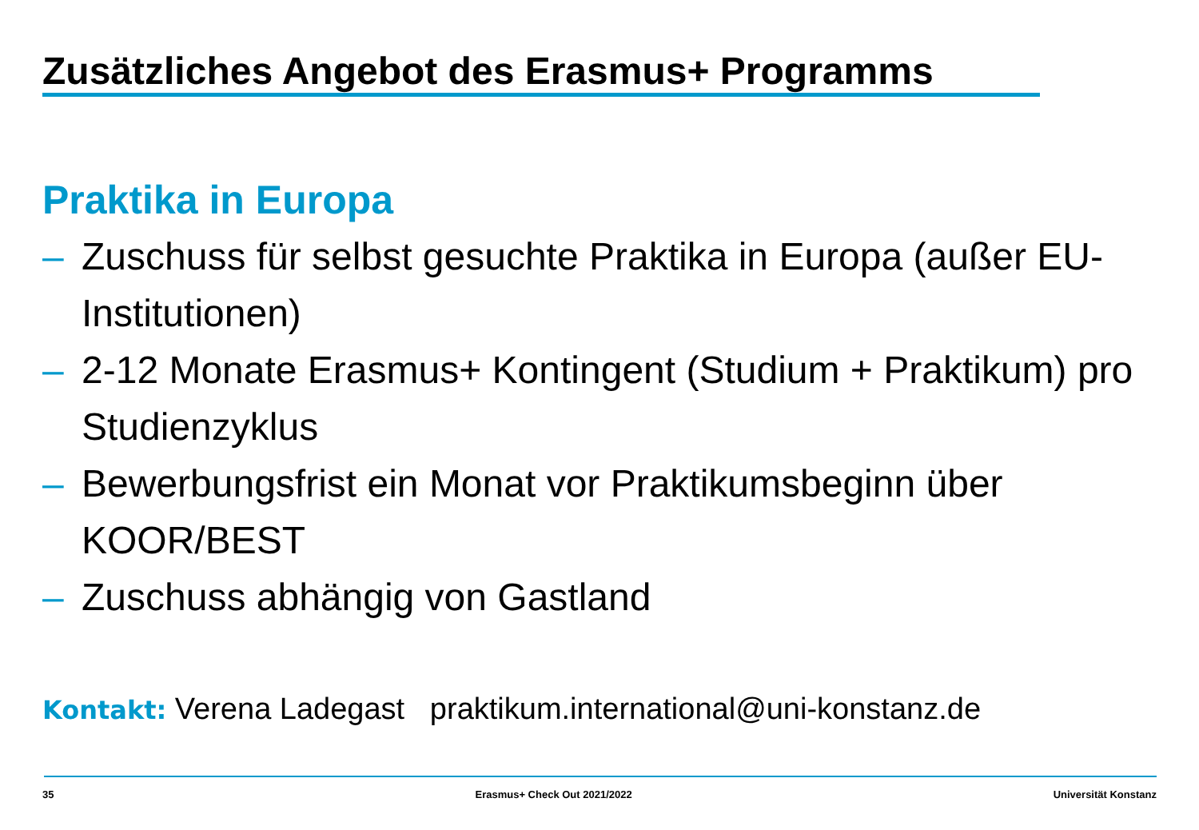Zusätzliches Angebot des Erasmus+ Programms
Praktika in Europa
– Zuschuss für selbst gesuchte Praktika in Europa (außer EU-Institutionen)
– 2-12 Monate Erasmus+ Kontingent (Studium + Praktikum) pro Studienzyklus
– Bewerbungsfrist ein Monat vor Praktikumsbeginn über KOOR/BEST
– Zuschuss abhängig von Gastland
Kontakt: Verena Ladegast praktikum.international@uni-konstanz.de
35 Erasmus+ Check Out 2021/2022 Universität Konstanz